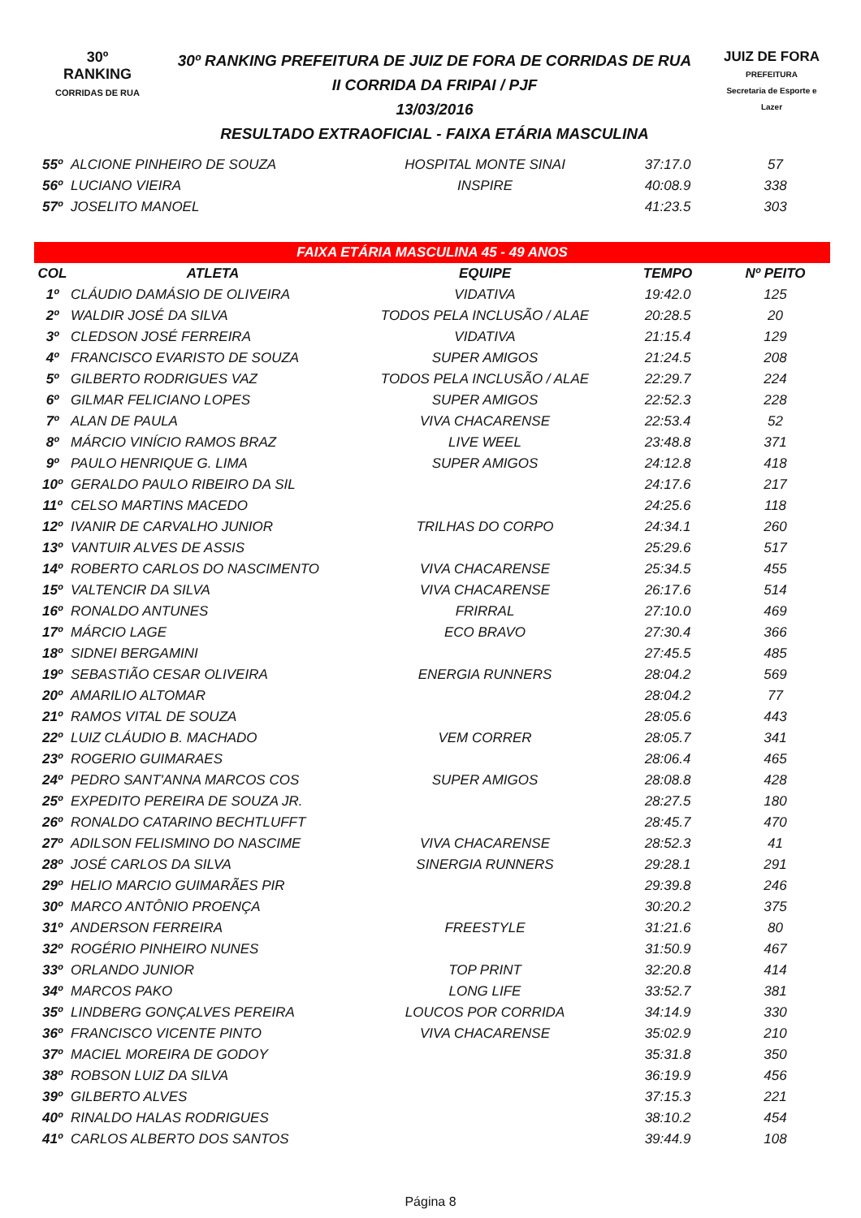30º
RANKING
CORRIDAS DE RUA
30º RANKING PREFEITURA DE JUIZ DE FORA DE CORRIDAS DE RUA
II CORRIDA DA FRIPAI / PJF
13/03/2016
RESULTADO EXTRAOFICIAL - FAIXA ETÁRIA MASCULINA
JUIZ DE FORA
PREFEITURA
Secretaria de Esporte e Lazer
| 55º | ALCIONE PINHEIRO DE SOUZA | HOSPITAL MONTE SINAI | 37:17.0 | 57 |
| 56º | LUCIANO VIEIRA | INSPIRE | 40:08.9 | 338 |
| 57º | JOSELITO MANOEL | | 41:23.5 | 303 |
| FAIXA ETÁRIA MASCULINA 45 - 49 ANOS | | | | |
| COL | ATLETA | EQUIPE | TEMPO | Nº PEITO |
| 1º | CLÁUDIO DAMÁSIO DE OLIVEIRA | VIDATIVA | 19:42.0 | 125 |
| 2º | WALDIR JOSÉ DA SILVA | TODOS PELA INCLUSÃO / ALAE | 20:28.5 | 20 |
| 3º | CLEDSON JOSÉ FERREIRA | VIDATIVA | 21:15.4 | 129 |
| 4º | FRANCISCO EVARISTO DE SOUZA | SUPER AMIGOS | 21:24.5 | 208 |
| 5º | GILBERTO RODRIGUES VAZ | TODOS PELA INCLUSÃO / ALAE | 22:29.7 | 224 |
| 6º | GILMAR FELICIANO LOPES | SUPER AMIGOS | 22:52.3 | 228 |
| 7º | ALAN DE PAULA | VIVA CHACARENSE | 22:53.4 | 52 |
| 8º | MÁRCIO VINÍCIO RAMOS BRAZ | LIVE WEEL | 23:48.8 | 371 |
| 9º | PAULO HENRIQUE G. LIMA | SUPER AMIGOS | 24:12.8 | 418 |
| 10º | GERALDO PAULO RIBEIRO DA SIL | | 24:17.6 | 217 |
| 11º | CELSO MARTINS MACEDO | | 24:25.6 | 118 |
| 12º | IVANIR DE CARVALHO JUNIOR | TRILHAS DO CORPO | 24:34.1 | 260 |
| 13º | VANTUIR ALVES DE ASSIS | | 25:29.6 | 517 |
| 14º | ROBERTO CARLOS DO NASCIMENTO | VIVA CHACARENSE | 25:34.5 | 455 |
| 15º | VALTENCIR DA SILVA | VIVA CHACARENSE | 26:17.6 | 514 |
| 16º | RONALDO ANTUNES | FRIRRAL | 27:10.0 | 469 |
| 17º | MÁRCIO LAGE | ECO BRAVO | 27:30.4 | 366 |
| 18º | SIDNEI BERGAMINI | | 27:45.5 | 485 |
| 19º | SEBASTIÃO CESAR OLIVEIRA | ENERGIA RUNNERS | 28:04.2 | 569 |
| 20º | AMARILIO ALTOMAR | | 28:04.2 | 77 |
| 21º | RAMOS VITAL DE SOUZA | | 28:05.6 | 443 |
| 22º | LUIZ CLÁUDIO B. MACHADO | VEM CORRER | 28:05.7 | 341 |
| 23º | ROGERIO GUIMARAES | | 28:06.4 | 465 |
| 24º | PEDRO SANT'ANNA MARCOS COS | SUPER AMIGOS | 28:08.8 | 428 |
| 25º | EXPEDITO PEREIRA DE SOUZA JR. | | 28:27.5 | 180 |
| 26º | RONALDO CATARINO BECHTLUFFT | | 28:45.7 | 470 |
| 27º | ADILSON FELISMINO DO NASCIME | VIVA CHACARENSE | 28:52.3 | 41 |
| 28º | JOSÉ CARLOS DA SILVA | SINERGIA RUNNERS | 29:28.1 | 291 |
| 29º | HELIO MARCIO GUIMARÃES PIR | | 29:39.8 | 246 |
| 30º | MARCO ANTÔNIO PROENÇA | | 30:20.2 | 375 |
| 31º | ANDERSON FERREIRA | FREESTYLE | 31:21.6 | 80 |
| 32º | ROGÉRIO PINHEIRO NUNES | | 31:50.9 | 467 |
| 33º | ORLANDO JUNIOR | TOP PRINT | 32:20.8 | 414 |
| 34º | MARCOS PAKO | LONG LIFE | 33:52.7 | 381 |
| 35º | LINDBERG GONÇALVES PEREIRA | LOUCOS POR CORRIDA | 34:14.9 | 330 |
| 36º | FRANCISCO VICENTE PINTO | VIVA CHACARENSE | 35:02.9 | 210 |
| 37º | MACIEL MOREIRA DE GODOY | | 35:31.8 | 350 |
| 38º | ROBSON LUIZ DA SILVA | | 36:19.9 | 456 |
| 39º | GILBERTO ALVES | | 37:15.3 | 221 |
| 40º | RINALDO HALAS RODRIGUES | | 38:10.2 | 454 |
| 41º | CARLOS ALBERTO DOS SANTOS | | 39:44.9 | 108 |
Página 8